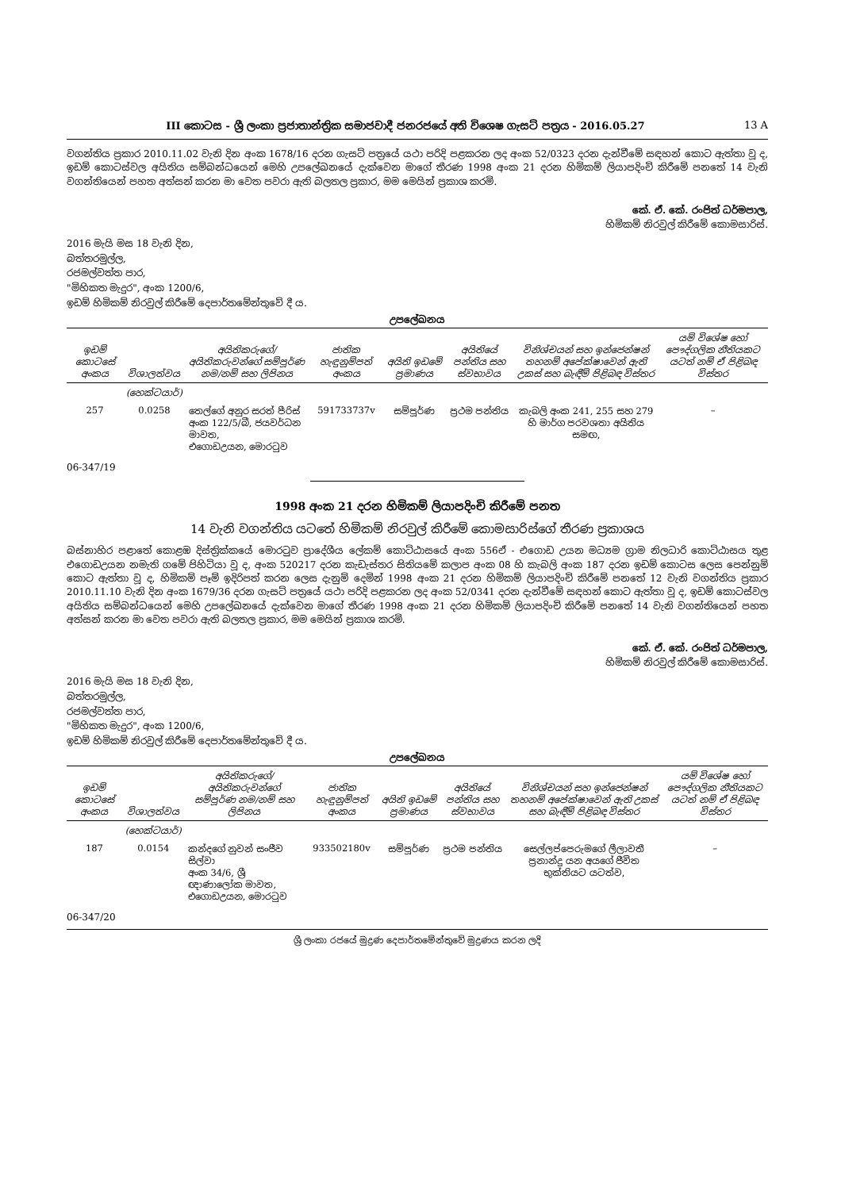III කොටස - ශ්‍රී ලංකා ප්‍රජාතාන්ත්‍රික සමාජවාදී ජනරජයේ අති විශෙෂ ගැසට් පත්‍රය - 2016.05.27 13 A
වගන්තිය ප්‍රකාර 2010.11.02 වැනි දින අංක 1678/16 දරන ගැසට් පත්‍රයේ යථා පරිදි පළකරන ලද අංක 52/0323 දරන දැන්වීමේ සඳහන් කොට ඇත්තා වූ ද, ඉඩම් කොටස්වල අයිතිය සම්බන්ධයෙන් මෙහි උපලේඛනයේ දැක්වෙන මාගේ තීරණ 1998 අංක 21 දරන හිමිකම් ලියාපදිංචි කිරීමේ පනතේ 14 වැනි වගන්තියෙන් පහත අත්සන් කරන මා වෙත පවරා ඇති බලතල ප්‍රකාර, මම මෙයින් ප්‍රකාශ කරමි.
කේ. ඒ. කේ. රංජිත් ධර්මපාල,
හිමිකම් නිරවුල් කිරීමේ කොමසාරිස්.
2016 මැයි මස 18 වැනි දින,
බත්තරමුල්ල,
රජමල්වත්ත පාර,
"මිහිකත මැදුර", අංක 1200/6,
ඉඩම් හිමිකම් නිරවුල් කිරීමේ දෙපාර්තමේන්තුවේ දී ය.
උපලේඛනය
| ඉඩම් කොටසේ අංකය | විශාලත්වය | අයිතිකරුගේ/අයිතිකරුවන්ගේ සම්පූර්ණ නම/නම් සහ ලිපිනය | ජාතික හැඳුනුම්පත් අංකය | අයිති ඉඩමේ ප්‍රමාණය | අයිතියේ පන්තිය සහ ස්වභාවය | විනිශ්චයන් සහ ඉන්ජෙන්ෂන් තහනම් අපේක්ෂාවෙන් ඇති උකස් සහ බැඳීම් පිළිබඳ විස්තර | යම් විශේෂ හෝ පෞද්ගලික නීතියකට යටත් නම් ඒ පිළිබඳ විස්තර |
| --- | --- | --- | --- | --- | --- | --- | --- |
| | (හෙක්ටයාර්) | | | | | | |
| 257 | 0.0258 | තෙල්ගේ අනුර සරත් පීරිස් අංක 122/5/බී, ජයවර්ධන මාවත, එගොඩඋයන, මොරටුව | 591733737v | සම්පූර්ණ | ප්‍රථම පන්තිය | කැබලි අංක 241, 255 සහ 279 හි මාර්ග පරවශතා අයිතිය සමඟ, | – |
06-347/19
1998 අංක 21 දරන හිමිකම් ලියාපදිංචි කිරීමේ පනත
14 වැනි වගන්තිය යටතේ හිමිකම් නිරවුල් කිරීමේ කොමසාරිස්ගේ තීරණ ප්‍රකාශය
බස්නාහිර පළාතේ කොළඹ දිස්ත්‍රික්කයේ මොරටුව ප්‍රාදේශීය ලේකම් කොට්ඨාසයේ අංක 556ඒ - එගොඩ උයන මධ්‍යම ග්‍රාම නිලධාරි කොට්ඨාසය තුළ එගොඩඋයන නමැති ගමේ පිහිටියා වූ ද, අංක 520217 දරන කැඩැස්තර සිතියමේ කලාප අංක 08 හි කැබලි අංක 187 දරන ඉඩම් කොටස ලෙස පෙන්නුම් කොට ඇත්තා වූ ද, හිමිකම් පෑම් ඉදිරිපත් කරන ලෙස දැනුම් දෙමින් 1998 අංක 21 දරන හිමිකම් ලියාපදිංචි කිරීමේ පනතේ 12 වැනි වගන්තිය ප්‍රකාර 2010.11.10 වැනි දින අංක 1679/36 දරන ගැසට් පත්‍රයේ යථා පරිදි පළකරන ලද අංක 52/0341 දරන දැන්වීමේ සඳහන් කොට ඇත්තා වූ ද, ඉඩම් කොටස්වල අයිතිය සම්බන්ධයෙන් මෙහි උපලේඛනයේ දැක්වෙන මාගේ තීරණ 1998 අංක 21 දරන හිමිකම් ලියාපදිංචි කිරීමේ පනතේ 14 වැනි වගන්තියෙන් පහත අත්සන් කරන මා වෙත පවරා ඇති බලතල ප්‍රකාර, මම මෙයින් ප්‍රකාශ කරමි.
කේ. ඒ. කේ. රංජිත් ධර්මපාල,
හිමිකම් නිරවුල් කිරීමේ කොමසාරිස්.
2016 මැයි මස 18 වැනි දින,
බත්තරමුල්ල,
රජමල්වත්ත පාර,
"මිහිකත මැදුර", අංක 1200/6,
ඉඩම් හිමිකම් නිරවුල් කිරීමේ දෙපාර්තමේන්තුවේ දී ය.
උපලේඛනය
| ඉඩම් කොටසේ අංකය | විශාලත්වය | අයිතිකරුගේ/අයිතිකරුවන්ගේ සම්පූර්ණ නම/නම් සහ ලිපිනය | ජාතික හැඳුනුම්පත් අංකය | අයිති ඉඩමේ ප්‍රමාණය | අයිතියේ පන්තිය සහ ස්වභාවය | විනිශ්චයන් සහ ඉන්ජෙන්ෂන් තහනම් අපේක්ෂාවෙන් ඇති උකස් සහ බැඳීම් පිළිබඳ විස්තර | යම් විශේෂ හෝ පෞද්ගලික නීතියකට යටත් නම් ඒ පිළිබඳ විස්තර |
| --- | --- | --- | --- | --- | --- | --- | --- |
| | (හෙක්ටයාර්) | | | | | | |
| 187 | 0.0154 | කන්දගේ නුවන් සංජීව සිල්වා අංක 34/6, ශ්‍රී ඥාණාලෝක මාවත, එගොඩඋයන, මොරටුව | 933502180v | සම්පූර්ණ | ප්‍රථම පන්තිය | සෙල්ලප්පෙරුමගේ ලීලාවතී ප්‍රනාන්දු යන අයගේ ජීවිත භුක්තියට යටත්ව, | – |
06-347/20
ශ්‍රී ලංකා රජයේ මුද්‍රණ දෙපාර්තමේන්තුවේ මුද්‍රණය කරන ලදි